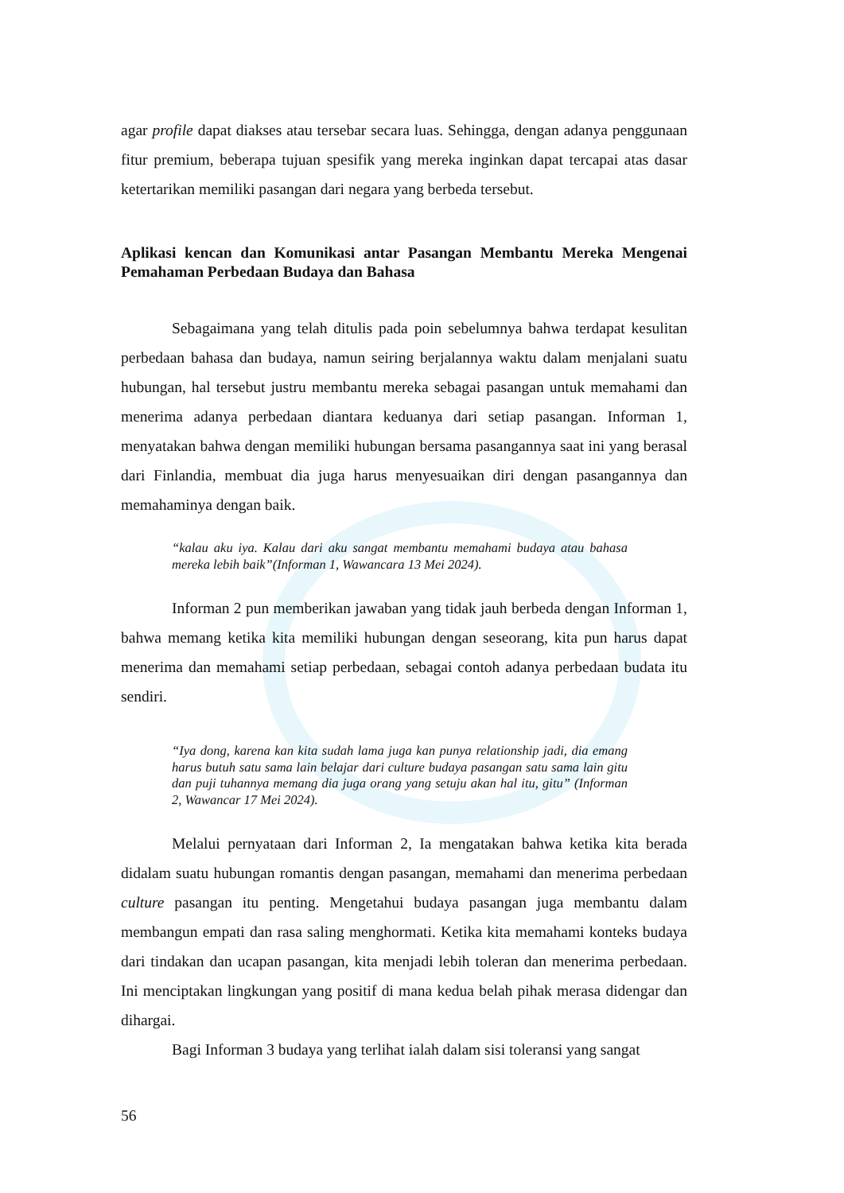agar profile dapat diakses atau tersebar secara luas. Sehingga, dengan adanya penggunaan fitur premium, beberapa tujuan spesifik yang mereka inginkan dapat tercapai atas dasar ketertarikan memiliki pasangan dari negara yang berbeda tersebut.
Aplikasi kencan dan Komunikasi antar Pasangan Membantu Mereka Mengenai Pemahaman Perbedaan Budaya dan Bahasa
Sebagaimana yang telah ditulis pada poin sebelumnya bahwa terdapat kesulitan perbedaan bahasa dan budaya, namun seiring berjalannya waktu dalam menjalani suatu hubungan, hal tersebut justru membantu mereka sebagai pasangan untuk memahami dan menerima adanya perbedaan diantara keduanya dari setiap pasangan. Informan 1, menyatakan bahwa dengan memiliki hubungan bersama pasangannya saat ini yang berasal dari Finlandia, membuat dia juga harus menyesuaikan diri dengan pasangannya dan memahaminya dengan baik.
“kalau aku iya. Kalau dari aku sangat membantu memahami budaya atau bahasa mereka lebih baik”(Informan 1, Wawancara 13 Mei 2024).
Informan 2 pun memberikan jawaban yang tidak jauh berbeda dengan Informan 1, bahwa memang ketika kita memiliki hubungan dengan seseorang, kita pun harus dapat menerima dan memahami setiap perbedaan, sebagai contoh adanya perbedaan budata itu sendiri.
“Iya dong, karena kan kita sudah lama juga kan punya relationship jadi, dia emang harus butuh satu sama lain belajar dari culture budaya pasangan satu sama lain gitu dan puji tuhannya memang dia juga orang yang setuju akan hal itu, gitu” (Informan 2, Wawancar 17 Mei 2024).
Melalui pernyataan dari Informan 2, Ia mengatakan bahwa ketika kita berada didalam suatu hubungan romantis dengan pasangan, memahami dan menerima perbedaan culture pasangan itu penting. Mengetahui budaya pasangan juga membantu dalam membangun empati dan rasa saling menghormati. Ketika kita memahami konteks budaya dari tindakan dan ucapan pasangan, kita menjadi lebih toleran dan menerima perbedaan. Ini menciptakan lingkungan yang positif di mana kedua belah pihak merasa didengar dan dihargai.
Bagi Informan 3 budaya yang terlihat ialah dalam sisi toleransi yang sangat
56